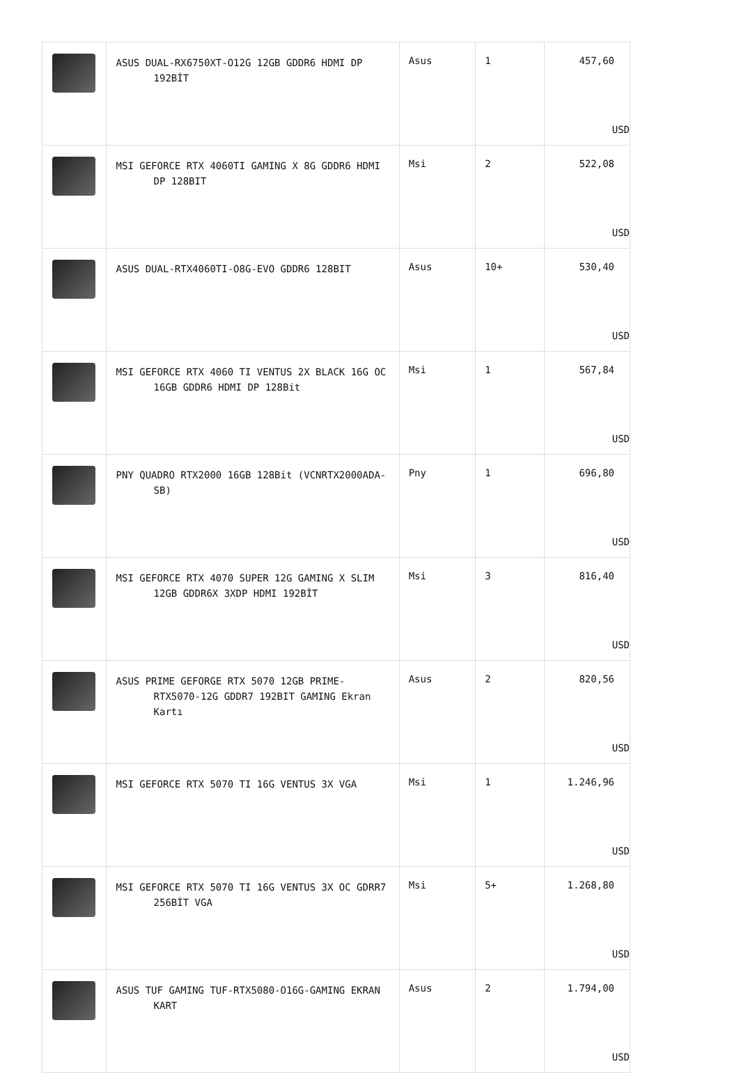| | ASUS DUAL-RX6750XT-O12G 12GB GDDR6 HDMI DP 192BİT | Asus | 1 | 457,60 USD |
| | MSI GEFORCE RTX 4060TI GAMING X 8G GDDR6 HDMI DP 128BIT | Msi | 2 | 522,08 USD |
| | ASUS DUAL-RTX4060TI-O8G-EVO GDDR6 128BIT | Asus | 10+ | 530,40 USD |
| | MSI GEFORCE RTX 4060 TI VENTUS 2X BLACK 16G OC 16GB GDDR6 HDMI DP 128Bit | Msi | 1 | 567,84 USD |
| | PNY QUADRO RTX2000 16GB 128Bit (VCNRTX2000ADA-SB) | Pny | 1 | 696,80 USD |
| | MSI GEFORCE RTX 4070 SUPER 12G GAMING X SLIM 12GB GDDR6X 3XDP HDMI 192BİT | Msi | 3 | 816,40 USD |
| | ASUS PRIME GEFORGE RTX 5070 12GB PRIME-RTX5070-12G GDDR7 192BIT GAMING Ekran Kartı | Asus | 2 | 820,56 USD |
| | MSI GEFORCE RTX 5070 TI 16G VENTUS 3X VGA | Msi | 1 | 1.246,96 USD |
| | MSI GEFORCE RTX 5070 TI 16G VENTUS 3X OC GDRR7 256BİT VGA | Msi | 5+ | 1.268,80 USD |
| | ASUS TUF GAMING TUF-RTX5080-O16G-GAMING EKRAN KART | Asus | 2 | 1.794,00 USD |